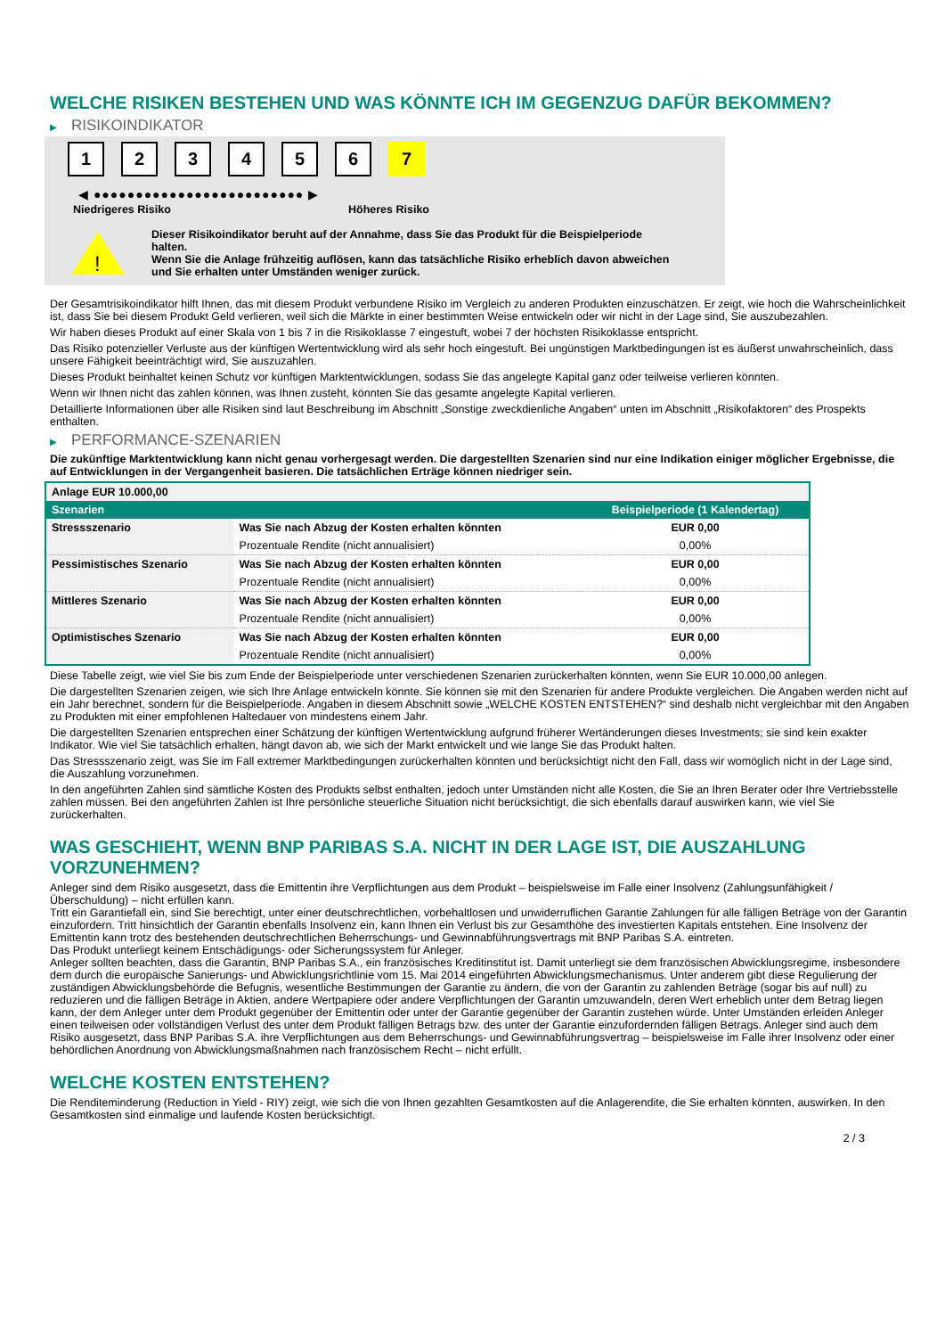WELCHE RISIKEN BESTEHEN UND WAS KÖNNTE ICH IM GEGENZUG DAFÜR BEKOMMEN?
▶ RISIKOINDIKATOR
1 2 3 4 5 6 7
◀ ●●●●●●●●●●●●●●●●●●●●●●●●● ▶
Niedrigeres Risiko Höheres Risiko
!
Dieser Risikoindikator beruht auf der Annahme, dass Sie das Produkt für die Beispielperiode halten.
Wenn Sie die Anlage frühzeitig auflösen, kann das tatsächliche Risiko erheblich davon abweichen und Sie erhalten unter Umständen weniger zurück.
Der Gesamtrisikoindikator hilft Ihnen, das mit diesem Produkt verbundene Risiko im Vergleich zu anderen Produkten einzuschätzen. Er zeigt, wie hoch die Wahrscheinlichkeit ist, dass Sie bei diesem Produkt Geld verlieren, weil sich die Märkte in einer bestimmten Weise entwickeln oder wir nicht in der Lage sind, Sie auszubezahlen.
Wir haben dieses Produkt auf einer Skala von 1 bis 7 in die Risikoklasse 7 eingestuft, wobei 7 der höchsten Risikoklasse entspricht.
Das Risiko potenzieller Verluste aus der künftigen Wertentwicklung wird als sehr hoch eingestuft. Bei ungünstigen Marktbedingungen ist es äußerst unwahrscheinlich, dass unsere Fähigkeit beeinträchtigt wird, Sie auszuzahlen.
Dieses Produkt beinhaltet keinen Schutz vor künftigen Marktentwicklungen, sodass Sie das angelegte Kapital ganz oder teilweise verlieren könnten.
Wenn wir Ihnen nicht das zahlen können, was Ihnen zusteht, könnten Sie das gesamte angelegte Kapital verlieren.
Detaillierte Informationen über alle Risiken sind laut Beschreibung im Abschnitt „Sonstige zweckdienliche Angaben“ unten im Abschnitt „Risikofaktoren“ des Prospekts enthalten.
▶ PERFORMANCE-SZENARIEN
Die zukünftige Marktentwicklung kann nicht genau vorhergesagt werden. Die dargestellten Szenarien sind nur eine Indikation einiger möglicher Ergebnisse, die auf Entwicklungen in der Vergangenheit basieren. Die tatsächlichen Erträge können niedriger sein.
| Anlage EUR 10.000,00 | | |
| Szenarien | | Beispielperiode (1 Kalendertag) |
| Stressszenario | Was Sie nach Abzug der Kosten erhalten könnten | EUR 0,00 |
| | Prozentuale Rendite (nicht annualisiert) | 0,00% |
| Pessimistisches Szenario | Was Sie nach Abzug der Kosten erhalten könnten | EUR 0,00 |
| | Prozentuale Rendite (nicht annualisiert) | 0,00% |
| Mittleres Szenario | Was Sie nach Abzug der Kosten erhalten könnten | EUR 0,00 |
| | Prozentuale Rendite (nicht annualisiert) | 0,00% |
| Optimistisches Szenario | Was Sie nach Abzug der Kosten erhalten könnten | EUR 0,00 |
| | Prozentuale Rendite (nicht annualisiert) | 0,00% |
Diese Tabelle zeigt, wie viel Sie bis zum Ende der Beispielperiode unter verschiedenen Szenarien zurückerhalten könnten, wenn Sie EUR 10.000,00 anlegen.
Die dargestellten Szenarien zeigen, wie sich Ihre Anlage entwickeln könnte. Sie können sie mit den Szenarien für andere Produkte vergleichen. Die Angaben werden nicht auf ein Jahr berechnet, sondern für die Beispielperiode. Angaben in diesem Abschnitt sowie „WELCHE KOSTEN ENTSTEHEN?“ sind deshalb nicht vergleichbar mit den Angaben zu Produkten mit einer empfohlenen Haltedauer von mindestens einem Jahr.
Die dargestellten Szenarien entsprechen einer Schätzung der künftigen Wertentwicklung aufgrund früherer Wertänderungen dieses Investments; sie sind kein exakter Indikator. Wie viel Sie tatsächlich erhalten, hängt davon ab, wie sich der Markt entwickelt und wie lange Sie das Produkt halten.
Das Stressszenario zeigt, was Sie im Fall extremer Marktbedingungen zurückerhalten könnten und berücksichtigt nicht den Fall, dass wir womöglich nicht in der Lage sind, die Auszahlung vorzunehmen.
In den angeführten Zahlen sind sämtliche Kosten des Produkts selbst enthalten, jedoch unter Umständen nicht alle Kosten, die Sie an Ihren Berater oder Ihre Vertriebsstelle zahlen müssen. Bei den angeführten Zahlen ist Ihre persönliche steuerliche Situation nicht berücksichtigt, die sich ebenfalls darauf auswirken kann, wie viel Sie zurückerhalten.
WAS GESCHIEHT, WENN BNP PARIBAS S.A. NICHT IN DER LAGE IST, DIE AUSZAHLUNG VORZUNEHMEN?
Anleger sind dem Risiko ausgesetzt, dass die Emittentin ihre Verpflichtungen aus dem Produkt – beispielsweise im Falle einer Insolvenz (Zahlungsunfähigkeit / Überschuldung) – nicht erfüllen kann.
Tritt ein Garantiefall ein, sind Sie berechtigt, unter einer deutschrechtlichen, vorbehaltlosen und unwiderruflichen Garantie Zahlungen für alle fälligen Beträge von der Garantin einzufordern. Tritt hinsichtlich der Garantin ebenfalls Insolvenz ein, kann Ihnen ein Verlust bis zur Gesamthöhe des investierten Kapitals entstehen. Eine Insolvenz der Emittentin kann trotz des bestehenden deutschrechtlichen Beherrschungs- und Gewinnabführungsvertrags mit BNP Paribas S.A. eintreten.
Das Produkt unterliegt keinem Entschädigungs- oder Sicherungssystem für Anleger.
Anleger sollten beachten, dass die Garantin, BNP Paribas S.A., ein französisches Kreditinstitut ist. Damit unterliegt sie dem französischen Abwicklungsregime, insbesondere dem durch die europäische Sanierungs- und Abwicklungsrichtlinie vom 15. Mai 2014 eingeführten Abwicklungsmechanismus. Unter anderem gibt diese Regulierung der zuständigen Abwicklungsbehörde die Befugnis, wesentliche Bestimmungen der Garantie zu ändern, die von der Garantin zu zahlenden Beträge (sogar bis auf null) zu reduzieren und die fälligen Beträge in Aktien, andere Wertpapiere oder andere Verpflichtungen der Garantin umzuwandeln, deren Wert erheblich unter dem Betrag liegen kann, der dem Anleger unter dem Produkt gegenüber der Emittentin oder unter der Garantie gegenüber der Garantin zustehen würde. Unter Umständen erleiden Anleger einen teilweisen oder vollständigen Verlust des unter dem Produkt fälligen Betrags bzw. des unter der Garantie einzufordernden fälligen Betrags. Anleger sind auch dem Risiko ausgesetzt, dass BNP Paribas S.A. ihre Verpflichtungen aus dem Beherrschungs- und Gewinnabführungsvertrag – beispielsweise im Falle ihrer Insolvenz oder einer behördlichen Anordnung von Abwicklungsmaßnahmen nach französischem Recht – nicht erfüllt.
WELCHE KOSTEN ENTSTEHEN?
Die Renditeminderung (Reduction in Yield - RIY) zeigt, wie sich die von Ihnen gezahlten Gesamtkosten auf die Anlagerendite, die Sie erhalten könnten, auswirken. In den Gesamtkosten sind einmalige und laufende Kosten berücksichtigt.
2 / 3